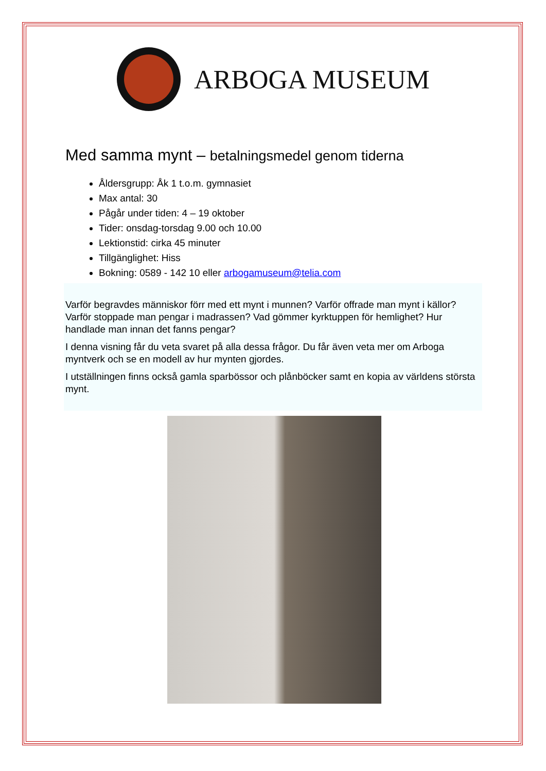ARBOGA MUSEUM
Med samma mynt – betalningsmedel genom tiderna
Åldersgrupp: Åk 1 t.o.m. gymnasiet
Max antal: 30
Pågår under tiden: 4 – 19 oktober
Tider: onsdag-torsdag 9.00 och 10.00
Lektionstid: cirka 45 minuter
Tillgänglighet: Hiss
Bokning: 0589 - 142 10 eller arbogamuseum@telia.com
Varför begravdes människor förr med ett mynt i munnen? Varför offrade man mynt i källor? Varför stoppade man pengar i madrassen? Vad gömmer kyrktuppen för hemlighet? Hur handlade man innan det fanns pengar?
I denna visning får du veta svaret på alla dessa frågor. Du får även veta mer om Arboga myntverk och se en modell av hur mynten gjordes.
I utställningen finns också gamla sparbössor och plånböcker samt en kopia av världens största mynt.